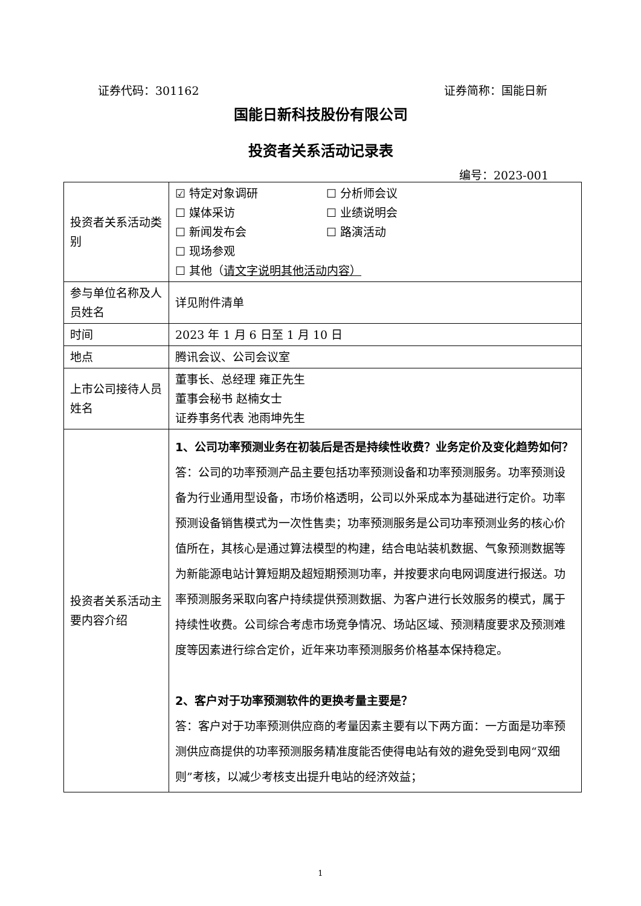证券代码：301162 证券简称：国能日新
国能日新科技股份有限公司
投资者关系活动记录表
编号：2023-001
| 投资者关系活动类别 | ☑ 特定对象调研 ☐ 分析师会议 ☐ 媒体采访 ☐ 业绩说明会 ☐ 新闻发布会 ☐ 路演活动 ☐ 现场参观 ☐ 其他（ 请文字说明其他活动内容） |
| 参与单位名称及人员姓名 | 详见附件清单 |
| 时间 | 2023 年 1 月 6 日至 1 月 10 日 |
| 地点 | 腾讯会议、公司会议室 |
| 上市公司接待人员姓名 | 董事长、总经理 雍正先生 董事会秘书 赵楠女士 证券事务代表 池雨坤先生 |
| 投资者关系活动主要内容介绍 | 1、公司功率预测业务在初装后是否是持续性收费？业务定价及变化趋势如何？ 答：公司的功率预测产品主要包括功率预测设备和功率预测服务。功率预测设备为行业通用型设备，市场价格透明，公司以外采成本为基础进行定价。功率预测设备销售模式为一次性售卖；功率预测服务是公司功率预测业务的核心价值所在，其核心是通过算法模型的构建，结合电站装机数据、气象预测数据等为新能源电站计算短期及超短期预测功率，并按要求向电网调度进行报送。功率预测服务采取向客户持续提供预测数据、为客户进行长效服务的模式，属于持续性收费。公司综合考虑市场竞争情况、场站区域、预测精度要求及预测难度等因素进行综合定价，近年来功率预测服务价格基本保持稳定。 2、客户对于功率预测软件的更换考量主要是？ 答：客户对于功率预测供应商的考量因素主要有以下两方面：一方面是功率预测供应商提供的功率预测服务精准度能否使得电站有效的避免受到电网“双细则”考核，以减少考核支出提升电站的经济效益； |
1